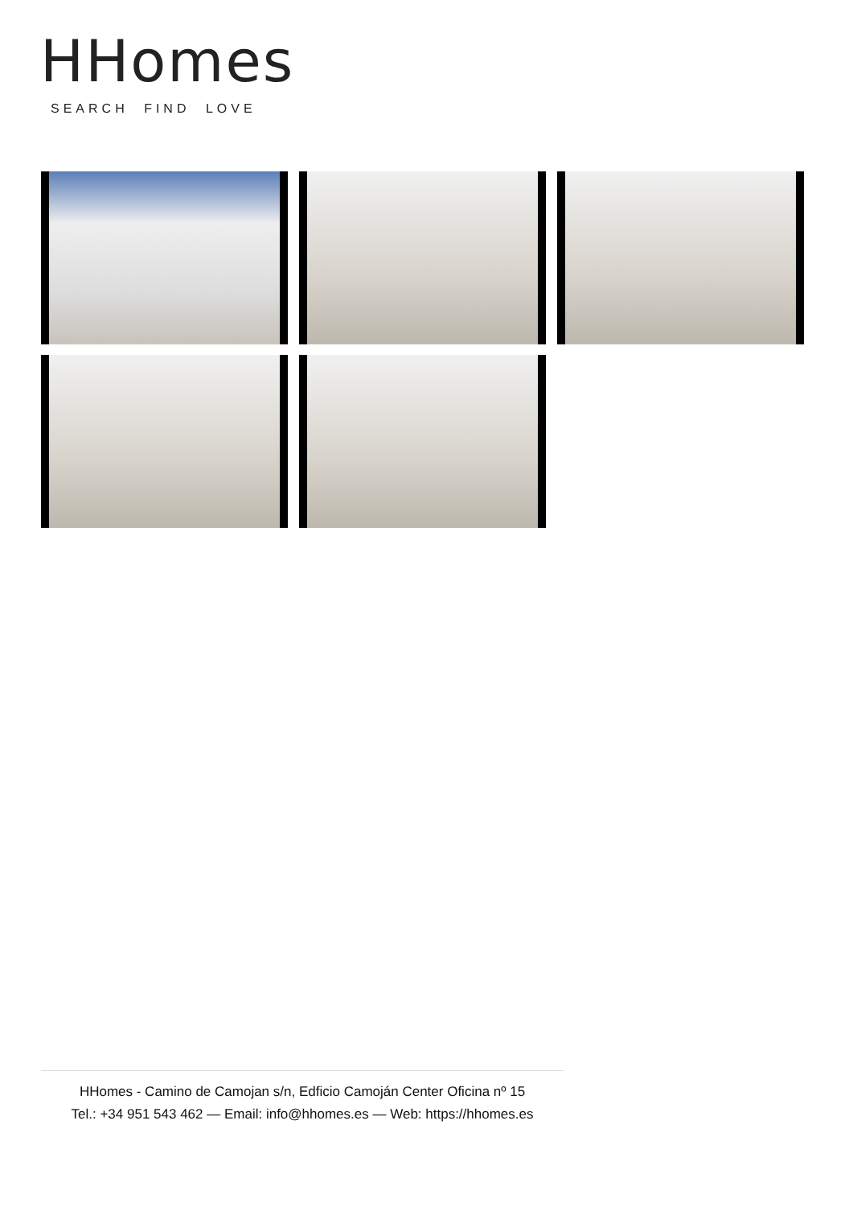HHomes
SEARCH FIND LOVE
HHomes - Camino de Camojan s/n, Edficio Camoján Center Oficina nº 15
Tel.: +34 951 543 462 — Email: info@hhomes.es — Web: https://hhomes.es